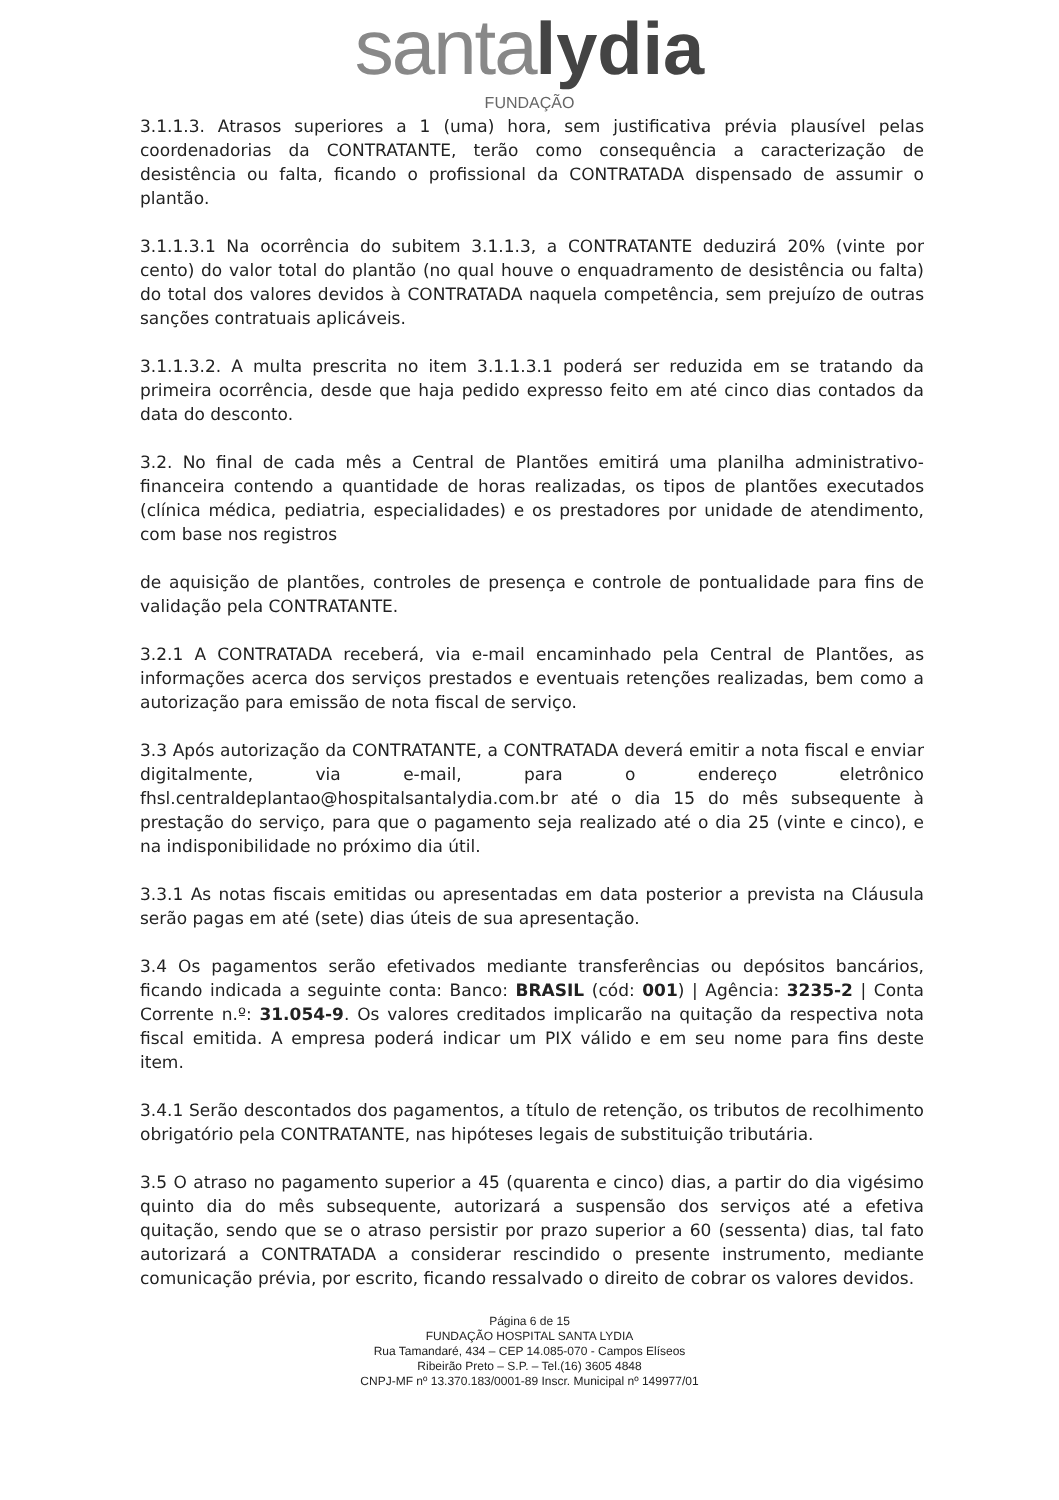santa lydia
FUNDAÇÃO
3.1.1.3. Atrasos superiores a 1 (uma) hora, sem justificativa prévia plausível pelas coordenadorias da CONTRATANTE, terão como consequência a caracterização de desistência ou falta, ficando o profissional da CONTRATADA dispensado de assumir o plantão.
3.1.1.3.1 Na ocorrência do subitem 3.1.1.3, a CONTRATANTE deduzirá 20% (vinte por cento) do valor total do plantão (no qual houve o enquadramento de desistência ou falta) do total dos valores devidos à CONTRATADA naquela competência, sem prejuízo de outras sanções contratuais aplicáveis.
3.1.1.3.2. A multa prescrita no item 3.1.1.3.1 poderá ser reduzida em se tratando da primeira ocorrência, desde que haja pedido expresso feito em até cinco dias contados da data do desconto.
3.2. No final de cada mês a Central de Plantões emitirá uma planilha administrativo-financeira contendo a quantidade de horas realizadas, os tipos de plantões executados (clínica médica, pediatria, especialidades) e os prestadores por unidade de atendimento, com base nos registros
de aquisição de plantões, controles de presença e controle de pontualidade para fins de validação pela CONTRATANTE.
3.2.1 A CONTRATADA receberá, via e-mail encaminhado pela Central de Plantões, as informações acerca dos serviços prestados e eventuais retenções realizadas, bem como a autorização para emissão de nota fiscal de serviço.
3.3 Após autorização da CONTRATANTE, a CONTRATADA deverá emitir a nota fiscal e enviar digitalmente, via e-mail, para o endereço eletrônico fhsl.centraldeplantao@hospitalsantalydia.com.br até o dia 15 do mês subsequente à prestação do serviço, para que o pagamento seja realizado até o dia 25 (vinte e cinco), e na indisponibilidade no próximo dia útil.
3.3.1 As notas fiscais emitidas ou apresentadas em data posterior a prevista na Cláusula serão pagas em até (sete) dias úteis de sua apresentação.
3.4 Os pagamentos serão efetivados mediante transferências ou depósitos bancários, ficando indicada a seguinte conta: Banco: BRASIL (cód: 001) | Agência: 3235-2 | Conta Corrente n.º: 31.054-9. Os valores creditados implicarão na quitação da respectiva nota fiscal emitida. A empresa poderá indicar um PIX válido e em seu nome para fins deste item.
3.4.1 Serão descontados dos pagamentos, a título de retenção, os tributos de recolhimento obrigatório pela CONTRATANTE, nas hipóteses legais de substituição tributária.
3.5 O atraso no pagamento superior a 45 (quarenta e cinco) dias, a partir do dia vigésimo quinto dia do mês subsequente, autorizará a suspensão dos serviços até a efetiva quitação, sendo que se o atraso persistir por prazo superior a 60 (sessenta) dias, tal fato autorizará a CONTRATADA a considerar rescindido o presente instrumento, mediante comunicação prévia, por escrito, ficando ressalvado o direito de cobrar os valores devidos.
Página 6 de 15
FUNDAÇÃO HOSPITAL SANTA LYDIA
Rua Tamandaré, 434 – CEP 14.085-070 - Campos Elíseos
Ribeirão Preto – S.P. – Tel.(16) 3605 4848
CNPJ-MF nº 13.370.183/0001-89 Inscr. Municipal nº 149977/01